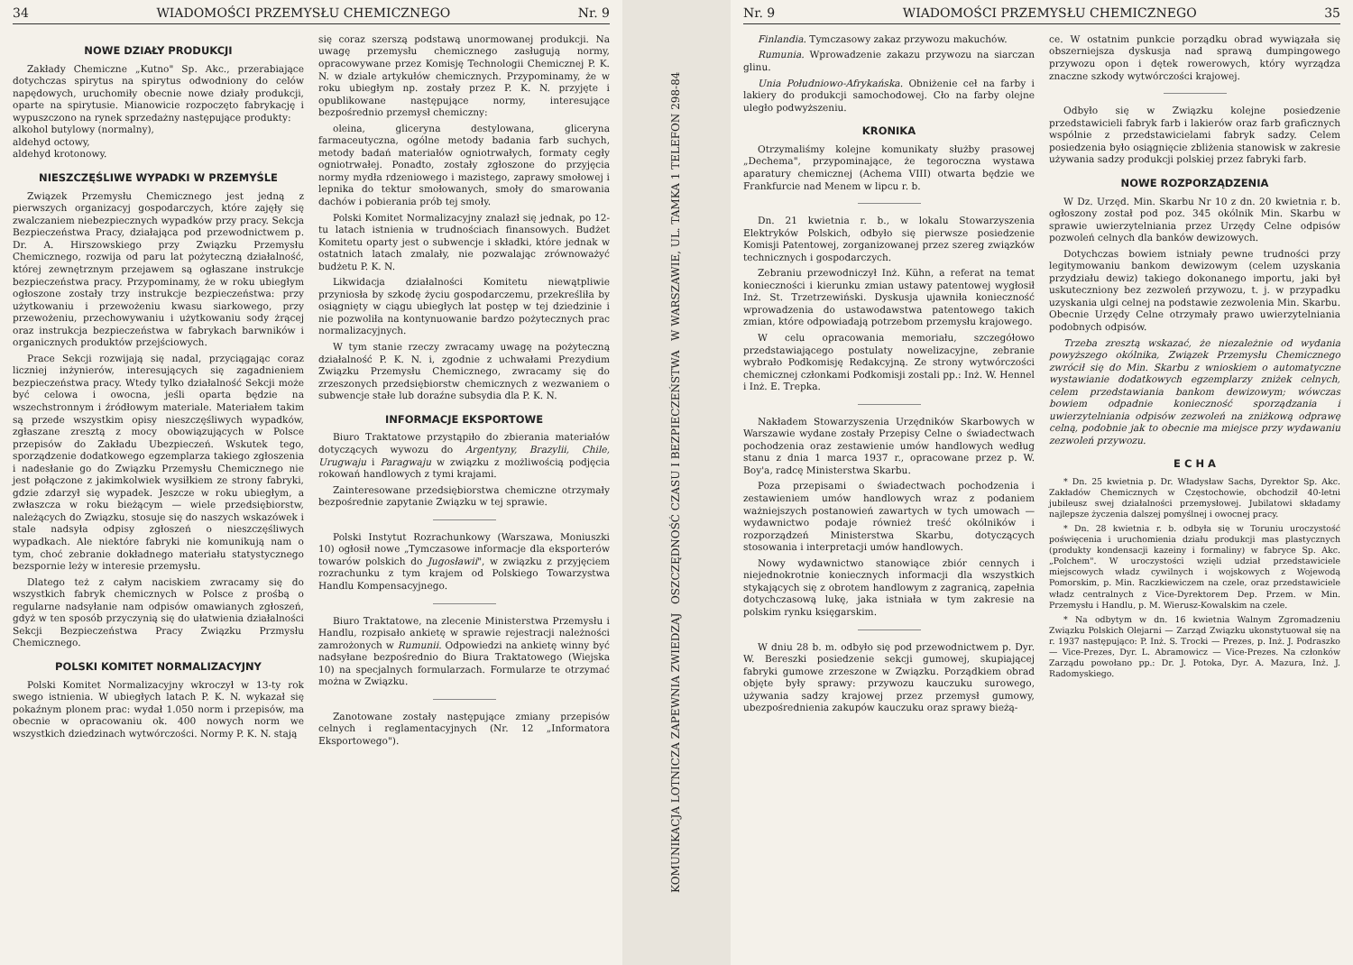34 WIADOMOŚCI PRZEMYSŁU CHEMICZNEGO Nr. 9
NOWE DZIAŁY PRODUKCJI
Zakłady Chemiczne „Kutno" Sp. Akc., przerabiające dotychczas spirytus na spirytus odwodniony do celów napędowych, uruchomiły obecnie nowe działy produkcji, oparte na spirytusie. Mianowicie rozpoczęto fabrykację i wypuszczono na rynek sprzedażny następujące produkty:
alkohol butylowy (normalny),
aldehyd octowy,
aldehyd krotonowy.
NIESZCZĘŚLIWE WYPADKI W PRZEMYŚLE
Związek Przemysłu Chemicznego jest jedną z pierwszych organizacyj gospodarczych, które zajęły się zwalczaniem niebezpiecznych wypadków przy pracy. Sekcja Bezpieczeństwa Pracy, działająca pod przewodnictwem p. Dr. A. Hirszowskiego przy Związku Przemysłu Chemicznego, rozwija od paru lat pożyteczną działalność, której zewnętrznym przejawem są ogłaszane instrukcje bezpieczeństwa pracy. Przypominamy, że w roku ubiegłym ogłoszone zostały trzy instrukcje bezpieczeństwa: przy użytkowaniu i przewożeniu kwasu siarkowego, przy przewożeniu, przechowywaniu i użytkowaniu sody żrącej oraz instrukcja bezpieczeństwa w fabrykach barwników i organicznych produktów przejściowych.
Prace Sekcji rozwijają się nadal, przyciągając coraz liczniej inżynierów, interesujących się zagadnieniem bezpieczeństwa pracy. Wtedy tylko działalność Sekcji może być celowa i owocna, jeśli oparta będzie na wszechstronnym i źródłowym materiale. Materiałem takim są przede wszystkim opisy nieszczęśliwych wypadków, zgłaszane zresztą z mocy obowiązujących w Polsce przepisów do Zakładu Ubezpieczeń. Wskutek tego, sporządzenie dodatkowego egzemplarza takiego zgłoszenia i nadesłanie go do Związku Przemysłu Chemicznego nie jest połączone z jakimkolwiek wysiłkiem ze strony fabryki, gdzie zdarzył się wypadek. Jeszcze w roku ubiegłym, a zwłaszcza w roku bieżącym — wiele przedsiębiorstw, należących do Związku, stosuje się do naszych wskazówek i stale nadsyła odpisy zgłoszeń o nieszczęśliwych wypadkach. Ale niektóre fabryki nie komunikują nam o tym, choć zebranie dokładnego materiału statystycznego bezspornie leży w interesie przemysłu.
Dlatego też z całym naciskiem zwracamy się do wszystkich fabryk chemicznych w Polsce z prośbą o regularne nadsyłanie nam odpisów omawianych zgłoszeń, gdyż w ten sposób przyczynią się do ułatwienia działalności Sekcji Bezpieczeństwa Pracy Związku Przmysłu Chemicznego.
POLSKI KOMITET NORMALIZACYJNY
Polski Komitet Normalizacyjny wkroczył w 13-ty rok swego istnienia. W ubiegłych latach P. K. N. wykazał się pokaźnym plonem prac: wydał 1.050 norm i przepisów, ma obecnie w opracowaniu ok. 400 nowych norm we wszystkich dziedzinach wytwórczości. Normy P. K. N. stają
się coraz szerszą podstawą unormowanej produkcji. Na uwagę przemysłu chemicznego zasługują normy, opracowywane przez Komisję Technologii Chemicznej P. K. N. w dziale artykułów chemicznych. Przypominamy, że w roku ubiegłym np. zostały przez P. K. N. przyjęte i opublikowane następujące normy, interesujące bezpośrednio przemysł chemiczny:
oleina, gliceryna destylowana, gliceryna farmaceutyczna, ogólne metody badania farb suchych, metody badań materiałów ogniotrwałych, formaty cegły ogniotrwałej. Ponadto, zostały zgłoszone do przyjęcia normy mydła rdzeniowego i mazistego, zaprawy smołowej i lepnika do tektur smołowanych, smoły do smarowania dachów i pobierania prób tej smoły.
Polski Komitet Normalizacyjny znalazł się jednak, po 12-tu latach istnienia w trudnościach finansowych. Budżet Komitetu oparty jest o subwencje i składki, które jednak w ostatnich latach zmalały, nie pozwalając zrównoważyć budżetu P. K. N.
Likwidacja działalności Komitetu niewątpliwie przyniosła by szkodę życiu gospodarczemu, przekreśliła by osiągnięty w ciągu ubiegłych lat postęp w tej dziedzinie i nie pozwoliła na kontynuowanie bardzo pożytecznych prac normalizacyjnych.
W tym stanie rzeczy zwracamy uwagę na pożyteczną działalność P. K. N. i, zgodnie z uchwałami Prezydium Związku Przemysłu Chemicznego, zwracamy się do zrzeszonych przedsiębiorstw chemicznych z wezwaniem o subwencje stałe lub doraźne subsydia dla P. K. N.
INFORMACJE EKSPORTOWE
Biuro Traktatowe przystąpiło do zbierania materiałów dotyczących wywozu do Argentyny, Brazylii, Chile, Urugwaju i Paragwaju w związku z możliwością podjęcia rokowań handlowych z tymi krajami.
Zainteresowane przedsiębiorstwa chemiczne otrzymały bezpośrednie zapytanie Związku w tej sprawie.
Polski Instytut Rozrachunkowy (Warszawa, Moniuszki 10) ogłosił nowe „Tymczasowe informacje dla eksporterów towarów polskich do Jugosławii", w związku z przyjęciem rozrachunku z tym krajem od Polskiego Towarzystwa Handlu Kompensacyjnego.
Biuro Traktatowe, na zlecenie Ministerstwa Przemysłu i Handlu, rozpisało ankietę w sprawie rejestracji należności zamrożonych w Rumunii. Odpowiedzi na ankietę winny być nadsyłane bezpośrednio do Biura Traktatowego (Wiejska 10) na specjalnych formularzach. Formularze te otrzymać można w Związku.
Zanotowane zostały następujące zmiany przepisów celnych i reglamentacyjnych (Nr. 12 „Informatora Eksportowego").
KOMUNIKACJA LOTNICZA ZAPEWNIA ZWIEDZAJ OSZCZĘDNOŚĆ CZASU I BEZPIECZEŃSTWA W WARSZAWIE, UL. TAMKA 1 TELEFON 298-84
Nr. 9 WIADOMOŚCI PRZEMYSŁU CHEMICZNEGO 35
Finlandia. Tymczasowy zakaz przywozu makuchów.
Rumunia. Wprowadzenie zakazu przywozu na siarczan glinu.
Unia Południowo-Afrykańska. Obniżenie ceł na farby i lakiery do produkcji samochodowej. Cło na farby olejne uległo podwyższeniu.
KRONIKA
Otrzymaliśmy kolejne komunikaty służby prasowej „Dechema", przypominające, że tegoroczna wystawa aparatury chemicznej (Achema VIII) otwarta będzie we Frankfurcie nad Menem w lipcu r. b.
Dn. 21 kwietnia r. b., w lokalu Stowarzyszenia Elektryków Polskich, odbyło się pierwsze posiedzenie Komisji Patentowej, zorganizowanej przez szereg związków technicznych i gospodarczych.
Zebraniu przewodniczył Inż. Kühn, a referat na temat konieczności i kierunku zmian ustawy patentowej wygłosił Inż. St. Trzetrzewiński. Dyskusja ujawniła konieczność wprowadzenia do ustawodawstwa patentowego takich zmian, które odpowiadają potrzebom przemysłu krajowego.
W celu opracowania memoriału, szczegółowo przedstawiającego postulaty nowelizacyjne, zebranie wybrało Podkomisję Redakcyjną. Ze strony wytwórczości chemicznej członkami Podkomisji zostali pp.: Inż. W. Hennel i Inż. E. Trepka.
Nakładem Stowarzyszenia Urzędników Skarbowych w Warszawie wydane zostały Przepisy Celne o świadectwach pochodzenia oraz zestawienie umów handlowych według stanu z dnia 1 marca 1937 r., opracowane przez p. W. Boy'a, radcę Ministerstwa Skarbu.
Poza przepisami o świadectwach pochodzenia i zestawieniem umów handlowych wraz z podaniem ważniejszych postanowień zawartych w tych umowach — wydawnictwo podaje również treść okólników i rozporządzeń Ministerstwa Skarbu, dotyczących stosowania i interpretacji umów handlowych.
Nowy wydawnictwo stanowiące zbiór cennych i niejednokrotnie koniecznych informacji dla wszystkich stykających się z obrotem handlowym z zagranicą, zapełnia dotychczasową lukę, jaka istniała w tym zakresie na polskim rynku księgarskim.
W dniu 28 b. m. odbyło się pod przewodnictwem p. Dyr. W. Bereszki posiedzenie sekcji gumowej, skupiającej fabryki gumowe zrzeszone w Związku. Porządkiem obrad objęte były sprawy: przywozu kauczuku surowego, używania sadzy krajowej przez przemysł gumowy, ubezpośrednienia zakupów kauczuku oraz sprawy bieżą-
ce. W ostatnim punkcie porządku obrad wywiązała się obszerniejsza dyskusja nad sprawą dumpingowego przywozu opon i dętek rowerowych, który wyrządza znaczne szkody wytwórczości krajowej.
Odbyło się w Związku kolejne posiedzenie przedstawicieli fabryk farb i lakierów oraz farb graficznych wspólnie z przedstawicielami fabryk sadzy. Celem posiedzenia było osiągnięcie zbliżenia stanowisk w zakresie używania sadzy produkcji polskiej przez fabryki farb.
NOWE ROZPORZĄDZENIA
W Dz. Urzęd. Min. Skarbu Nr 10 z dn. 20 kwietnia r. b. ogłoszony został pod poz. 345 okólnik Min. Skarbu w sprawie uwierzytelniania przez Urzędy Celne odpisów pozwoleń celnych dla banków dewizowych.
Dotychczas bowiem istniały pewne trudności przy legitymowaniu bankom dewizowym (celem uzyskania przydziału dewiz) takiego dokonanego importu, jaki był uskuteczniony bez zezwoleń przywozu, t. j. w przypadku uzyskania ulgi celnej na podstawie zezwolenia Min. Skarbu. Obecnie Urzędy Celne otrzymały prawo uwierzytelniania podobnych odpisów.
Trzeba zresztą wskazać, że niezależnie od wydania powyższego okólnika, Związek Przemysłu Chemicznego zwrócił się do Min. Skarbu z wnioskiem o automatyczne wystawianie dodatkowych egzemplarzy zniżek celnych, celem przedstawiania bankom dewizowym; wówczas bowiem odpadnie konieczność sporządzania i uwierzytelniania odpisów zezwoleń na zniżkową odprawę celną, podobnie jak to obecnie ma miejsce przy wydawaniu zezwoleń przywozu.
E C H A
* Dn. 25 kwietnia p. Dr. Władysław Sachs, Dyrektor Sp. Akc. Zakładów Chemicznych w Częstochowie, obchodził 40-letni jubileusz swej działalności przemysłowej. Jubilatowi składamy najlepsze życzenia dalszej pomyślnej i owocnej pracy.
* Dn. 28 kwietnia r. b. odbyła się w Toruniu uroczystość poświęcenia i uruchomienia działu produkcji mas plastycznych (produkty kondensacji kazeiny i formaliny) w fabryce Sp. Akc. „Polchem". W uroczystości wzięli udział przedstawiciele miejscowych władz cywilnych i wojskowych z Wojewodą Pomorskim, p. Min. Raczkiewiczem na czele, oraz przedstawiciele władz centralnych z Vice-Dyrektorem Dep. Przem. w Min. Przemysłu i Handlu, p. M. Wierusz-Kowalskim na czele.
* Na odbytym w dn. 16 kwietnia Walnym Zgromadzeniu Związku Polskich Olejarni — Zarząd Związku ukonstytuował się na r. 1937 następująco: P. Inż. S. Trocki — Prezes, p. Inż. J. Podraszko — Vice-Prezes, Dyr. L. Abramowicz — Vice-Prezes. Na członków Zarządu powołano pp.: Dr. J. Potoka, Dyr. A. Mazura, Inż. J. Radomyskiego.